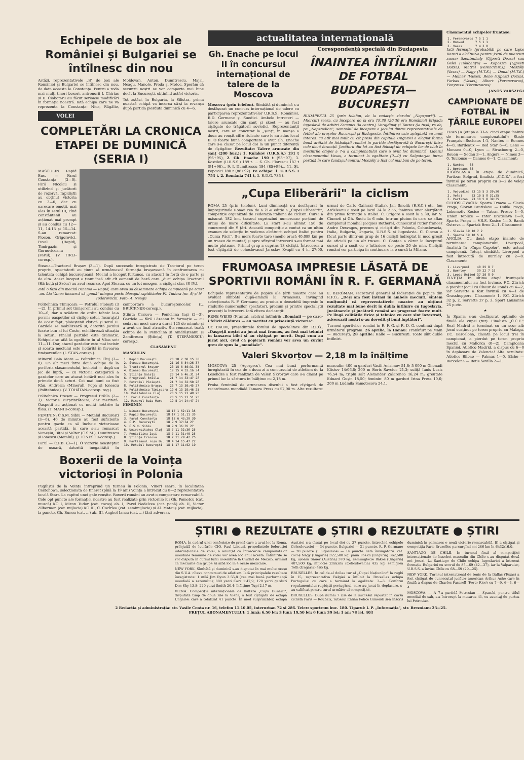Echipele de box ale României și Bulgariei se întîlnesc din nou
Astăzi, reprezentativele „B" de box ale României și Bulgariei se întîlnesc din nou, de data aceasta la Constanța. Pentru a roda mai mulți tineri boxeri, antrenorii I. Chiriac și D. Ciobotaru au făcut serioase modificări în formația noastră. Iată echipa care ne va reprezenta la Constanța: Nica, Răgălie, Moldovan, Anton, Dumitrescu, Majai, Neagu, Manole, Preda și Motoc. Sperăm că secunzii noștri se vor comporta mai bine decît la București, obținînd astfel victoria.
Tot astăzi, în Bulgaria, la Silistra, prima noastră echipă va încerca să-și ia revanșa după partida pierdută duminică cu 4—6.
VOLEI
COMPLETĂRI LA CRONICA ETAPEI DE DUMINICĂ (SERIA I)
MASCULIN. Rapid Buc. — Farul Constanța (3—0). Fără Nicolau și utilizînd și jucătorii de rezervă, rapidiștii au obținut victoria cu 3—0, dar cu oarecare emoții, mai ales în setul III, cînd constănțenii au acționat mai prompt și au condus cu 12—11, 14-13 și 15—14. S-au remarcat: Plocon, Grigorovici, Pavel (Rapid), Timirgazin și Gornoviceanu (Farul). (V. TIRLI-coresp.).
Steaua—Tractorul Brașov (3—1). După succesele înregistrate de Tractorul pe teren propriu, spectatorii au ținut să urmărească formația brașoveană în confruntarea cu talentata echipă bucureșteană. Meciul a început furtunos, cu atacuri în forță de o parte și de alta. Acest început a ținut însă atît cît oamenii de bază care „duc" echipa Tractorul (Bărbuță și Szöcs) au avut resurse. Apoi Steaua, cu un lot omogen, a cîștigat clar. (P. IV.).
Iată o fază din meciul Dinamo — Rapid, care avea să desemneze echipa campioană pe acest an. Lia Vanea încearcă să „pună" mingea peste blocajul rapidistelor Fl. Tudora (nr. 4) și N. Todorovschi. Foto: A. Neagu
Politehnica Timișoara — Petrolul Ploiești (3—2). În primul set timișorenii au condus cu 10—6, dar o scădere de ordin tehnic le-a permis oaspeților să cîștige setul. Incurajați de acest fapt, ploieștenii cîștigă și setul II. Gazdele se mobilizează și, datorită jocului foarte bun al lui Coste, echilibrează situația la seturi. Finalul partidei este dramatic. Echipele se află la egalitate în al V-lea set: 11—11. Dar, atacul gazdelor este mai incisiv și soarta meciului este hotărîtă în favoarea timișorenilor. (I. STAN-coresp.).
Minerul Baia Mare — Politehnica Cluj (3—0). Un alt meci între două echipe de la periferia clasamentului, încheiat — după un joc de luptă, — cu victoria categorică a gazdelor care au atacat hotărît mai ales în primele două seturi. Cei mai buni au fost Rău, Andreica (Minerul), Popa și Ionescu (Politehnica). (V. TOHĂTAN-coresp. reg.).
Politehnica Brașov — Progresul Brăila (2—3). Victorie surprinzătoare, dar meritată. Oaspeții au acționat cu multă hotărîre la fileu. (T. MANIU-coresp.).
FEMININ: C.S.M. Sibiu — Metalul București (3—0). 40 de minute au fost suficiente pentru gazde ca să încheie victorioase această partidă, în care s-au remarcat Vameșiu, Bițoi și Valter (C.S.M.), Dumitrescu și Ionescu (Metalul). (I. IONESCU-coresp.).
Farul — C.P.B. (3—1). O victorie neașteptat de ușoară, datorită inegalității în comportare a bucureștencelor. (L. BRUCKNER-coresp.).
Știința Craiova — Penicilina Iași (2—3). Gazdele — fără Lăzeanu în formație — au cedat un meci care a durat 125 de minute și a avut un final atractiv. S-a remarcat toată echipa de la Penicilina și Amărășteanu și Zamfirescu (Știința). (T. ȘTEFĂNESCU-coresp.).
CLASAMENT
MASCULIN
| 1. Rapid București | 20 18 2 58:15 38 |
| 2. Steaua București | 21 16 5 54:26 37 |
| 3. Tractorul Brașov | 20 15 5 50:31 35 |
| 4. Dinamo București | 19 15 4 52:16 34 |
| 5. Știința Galați | 20 14 6 46:31 34 |
| 6. Progresul Brăila | 21 7 14 33:47 28 |
| 7. Petrolul Ploiești | 21 7 14 32:50 28 |
| 8. Politehnica Brașov | 20 7 13 30:45 27 |
| 9. Politehnica Timișoara | 19 6 13 29:46 25 |
| 10. Politehnica Cluj | 20 5 15 23:49 25 |
| 11. Farul Constanța | 20 5 15 23:51 25 |
| 12. Minerul Baia Mare | 19 5 14 24:47 24 |
FEMININ
| 1. Dinamo București | 18 17 1 52:11 35 |
| 2. Rapid București | 18 17 1 51:11 35 |
| 3. Farul Constanța | 18 12 6 43:29 30 |
| 4. C.P. București | 18 9 9 37:34 27 |
| 5. C.S.M. Sibiu | 18 9 9 36:35 27 |
| 6. Universitatea Cluj | 18 7 11 32:36 25 |
| 7. Penicilina Iași | 18 7 11 31:40 25 |
| 8. Știința Craiova | 18 7 11 29:42 25 |
| 9. Partizanul roșu Bv. | 18 4 14 15:47 22 |
| 10. Metalul București | 18 1 17 11:52 19 |
Boxerii de la Voința victorioși în Polonia
Pugiliștii de la Voința întreprind un turneu în Polonia. Vineri seară, în localitatea Cestohowa, selecționata de tineret (pînă la 19 ani) Voința a întrecut cu 8—2 reprezentativa locală Start. La capitul unei gale reușite. Boxerii români au avut o comportare remarcabilă. Cele opt puncte ale formației noastre au fost realizate prin victoriile lui Gh. Pometcu (cat. muscă) KO I, Miron Tudor (cat. cocoș) ab. I, Pavel Nedelcea (cat. pană) ab. II, Victor Zilberman (cat. mijlocie) KO III, C. Cocîrlea (cat. semimijlocie) și Al. Mateuș (cat. mijlocie), la puncte, Gh. Bunea (cat. ...) ab. III, Anghel Iancu (cat. ...) fără adversar.
actualitatea internațională
Gh. Enache pe locul II în concursul internațional de talere de la Moscova
Moscova (prin telefon). Sîmbătă și duminică s-a desfășurat un concurs internațional de talere cu participarea reprezentativelor U.R.S.S., României, R.D. Germane și Suediei. Ambele întreceri — talere aruncate din șanț și skeet — au fost cîștigate de trăgătorii sovietici. Reprezentanții noștri, care au concurat la „șanț", în manșa a doua au reușit cifre ridicate care le-au adus locul II. O foarte bună comportare a avut Gh. Enache care s-a clasat pe locul doi la un punct diferență de cîștigător. Rezultate: Talere aruncate din șanț (200 buc.): 1. Kulakov (U.R.S.S.) 191 t (96+95), 2. Gh. Enache 190 t (93+97), 3. Kostilev (U.R.S.S.) 189 t. ... 6. Gh. Florescu 187 t (91+96)... 9. I. Dumitrescu 184 (85+99)... 11. Șt. Popovici 180 t (88+92). Pe echipe: 1. U.R.S.S. I 753 t. 2. România 741 t, 3. R.D.G. 735 t.
Corespondență specială din Budapesta
ÎNAINTEA ÎNTÎLNIRII DE FOTBAL BUDAPESTA—BUCUREȘTI
BUDAPESTA 25 (prin telefon, de la redacția ziarului „Nepsport"). — Miercuri seara, cu începere de la ora 19,30 (20.30 ora României) brigada iugoslavă de arbitri Zecenici (la centru), Varajdinaț și Tauzes (la tușă) va da, pe „Nepstadion", semnalul de începere a jocului dintre reprezentativele de fotbal ale orașelor București și Budapesta. Întîlnirea este așteptată cu mult interes, cu atît mai mult cu cît presa din capitala Ungariei a elogiat forma bună arătată de fotbaliștii români în partida desfășurată la București între cele două formații. Jucătorii din lot au fost folosiți de echipele lor de club în meciurile etapei a 7-a a campionatului care a avut loc duminică. Liderul clasamentului Vasas, a terminat la egalitate (0—0) cu Salgotarjan într-o partidă în care fundașul central Meszöly a fost cel mai bun de pe teren.
„Cupa Eliberării" la ciclism
ROMA 25 (prin telefon). Luni dimineață s-a desfășurat în împrejurimile Romei cea de a 21-a ediție a „Cupei Eliberării", competiție organizată de Federația italiană de ciclism. Cursa a măsurat 182 km, traseul cuprinzînd numeroase porțiuni de urcuș de mare dificultate. La start s-au aliniat 150 de concurenți din 9 țări. Această competiție a contat ca un ultim examen de selecție în vederea alcătuirii echipei Italiei pentru „Cursa Păcii". S-a mers foarte tare (medie orară 40.089 km pe un traseu de munte!) și spre sfîrșitul întrecerii s-au format mai multe plutoane. Primul grup a cuprins 13 cicliști. Întrecerea a fost cîștigată de cehoslovacul Jaroslav Kvapil cu 4 h. 27:00, urmat de Carlo Gallazzi (Italia), Jan Smolik (R.S.C.) etc. Ion Ardeleanu a sosit pe locul 24 la 2:55, înaintea unor alergători din prima formație a Italiei. C. Grigore a sosit la 5:30, iar N. Ciumeti și Gh. Suciu la 6 min. într-un pluton în care se aflau campionul mondial Jacques Botherel, cunoscutul rutier francez Andre Desvages, precum și cicliști din Polonia, Cehoslovacia, Italia, Bulgaria, Ungaria, U.R.S.S. și Iugoslavia. C. Ciocan a făcut parte dintr-un grup de 16 cicliști îndreptat în mod greșit de oficiali pe un alt traseu. C. Gonțea a căzut la începutul cursei și a sosit cu o întîrziere de peste 20 de min. Cicliștii români vor participa în continuare la o cursă la Milano.
FRUMOASA IMPRESIE LĂSATĂ DE SPORTIVII ROMÂNI ÎN R. F. GERMANĂ
Echipele reprezentative de popice ale țării noastre care au evoluat sîmbătă după-amiază la Pirmasens, învingînd selecționata R. F. Germane, au produs o deosebită impresie în rîndurile numeroșilor spectatori, precum și printre specialiștii prezenți la întreceri. Iată cîteva declarații:
RENE WEISS (Franța), arbitrul întîlnirii: „Românii — pe care-i felicit călduros — au meritat cu prisosință victoria".
Dr. BAUM, președintele forului de specialitate din R.F.G.: „Oaspeții noștri au jucat mai frumos, au fost mai tehnici în lansarea bilei și au cîștigat pe merit. După cum au jucat aici, cred că popicarii români vor avea un cuvînt greu de spus la „mondiale".
E. BERGMAN, secretarul general al federației de popice din R.F.G.: „Deși am fost învinși în ambele meciuri, sîntem mulțumiți că reprezentativele noastre au obținut rezultate mai bune decît în dubla întîlnire cu Iugoslavia. Jucătoarele și jucătorii români au progresat foarte mult. Pe lîngă calitățile fizice și tehnice cu care sînt înzestrați, adversarii noștri s-au dovedit și buni luptători".
Turneul sportivilor români în R. F. G. și R. D. G. continuă după următorul program: 26 aprilie, la Hanau: Frankfurt pe Main — București; 28 aprilie: Halle — București. Toate sînt duble întîlniri.
Valeri Skvorțov — 2,18 m la înălțime
MOSCOVA 25 (Agerpres). Cea mai bună performanță înregistrată în cea de a doua zi a concursului de atletism de la Leselidze a fost realizată de Valeri Skvorțov care s-a clasat pe primul loc la săritura în înălțime cu 2,18 m.
Proba feminină de aruncarea discului a fost cîștigată de recordmana mondială Tamara Press cu 57,90 m. Alte rezultate: masculin: 400 m garduri Vasili Anisimov 51,6; 5 000 m Ghenadi Klistov 14:06,6; 200 m Boris Savciuc 21,3; suliță Ianis Lusis 76,54 m; triplu salt Alexander Zalarenco 16,24 m; greutate Eduard Gușin 18,50; feminin: 80 m garduri Irina Press 10,6; 200 m Ludmila Samotesova 24,1.
Clasamentul echipelor fruntașe:
| 1. Ferencvaros | 7 5 1 1 |
| 2. Honved | 7 5 1 1 |
| 3. Vasas | 7 4 3 0 |
Iată formația (probabilă) pe care Lajos Baroti a alcătuit-o pentru jocul de miercuri seara: Szentmihaly (Ujpesti Dozsa) sau Gelei (Talabanya) — Kaposzta (Ujpesti Dozsa), Matrai (Ferencvaros), Meszöly (Vasas) — Nagy (M.T.K.) — Dunai (M.T.K.) — Molnar (Vasas), Bene (Ujpesti Dozsa), Farkas (Vasas), Albert (Ferencvaros), Fenyvessi (Ferencvaros).
JANOS VARSZEGI
CAMPIONATE DE FOTBAL ÎN ȚĂRILE EUROPEI
FRANȚA (etapa a 33-a: cinci etape înainte de terminarea campionatului): Stade Français—Sochaux 1-1, Nantes — Rennes 4—0, Bordeaux — Red Star 6—0, Lens — Monaco 0—0, Lyon — Strasbourg 2—0, Rouen — Sedan 3—1, Angers — Nimes 3—0, Toulouse — Cannes 6—1. Clasament:
| 1. Nantes | 33 |
| 2. Bordeaux | 33 |
IUGOSLAVIA. În etapa de duminică, Partizan Belgrad, finalista „C.C.E.", a fost învinsă pe teren propriu cu 3—2 de Velej! Clasament:
| 1. Vojvodina | 23 15 5 3 39:20 |
| 2. Velej | 23 10 5 8 31:25 |
| 3. Partizan | 23 10 5 8 39:35 |
CEHOSLOVACIA: Sparta Trnava — Slavia Praga, Slovan Bratislava — Dukla Praga, Lokomotiv Kosice — Tatran Presov 1—0, Union Teplice — Inter Bratislava 1—0, Sparta Praga — V.S.S. Kosice 1—0. Banik Ostrava — Spartak Brno 2—1. Clasament:
| 1. Slavia | 19 10 7 2 |
| 2. Sparta | 19 10 5 4 |
ANGLIA. Cu două etape înainte de terminarea campionatului, Liverpool, finalistă în „Cupa Cupelor", este actual campioană. Totuși, sîmbătă, Liverpool a fost întrecută de Burnley cu 2—0. Clasament:
| 1. Liverpool | 40 25 8 7 |
| 2. Burnley | 39 22 7 10 |
| 3. Leeds United | 37 20 8 9 |
ELVEȚIA. În ultima etapă frunțașele clasamentului au fost învinse. F.C. Zürich a pierdut jocul cu Chaux de Fonds cu 4—2, iar Servette a fost învinsă cu 4—1 de Grasshoppers. Clasament: 1. F.C. Zürich 32 p, 2. Servette 27 p, 3. Sport Lausanne 25 p etc.
★
În Spania s-au desfășurat optimile de finală ale cupei (tur). Finalista „C.C.E." Real Madrid a terminat cu un scor alb jocul susținut pe teren propriu cu Malaga. F.C. Barcelona, clasată pe locul trei în campionat, a pierdut pe teren propriu meciul cu Mallorca (0—2). Campioana Spaniei, Atletico Madrid, a dispus cu 6—0 în deplasare de Valencia! Alte rezultate: Atletico Bilbao — Palmas 1—0, Elche — Barcelona — Betis Sevilla 2—1.
ȘTIRI ● REZULTATE ● ȘTIRI ● REZULTATE ● ȘTIRI
ROMA. În cadrul unei conferințe de presă care a avut loc la Roma, prilejuită de lucrările CIO, Paul Libaud, președintele federației internaționale de volei, a anunțat că întrecerile campionatelor mondiale feminine de volei vor avea loc anul acesta. Întîlnirile se vor disputa în cursul lunii noiembrie la Ciudad de Mexico, urmînd ca meciurile din grupe să aibă loc în 4 orașe mexicane.
NEW YORK. Sîmbătă și duminică s-au disputat în mai multe orașe din S.U.A. cîteva concursuri de atletism. Iată principalele rezultate înregistrate: 1 milă Jim Ryun 3:55,8 (cea mai bună performanță mondială a sezonului); 880 yarzi Carr 1:47,9; 120 yarzi garduri Don Shy 13,8; 220 yarzi Smith 20,4; înălțime Tupi 2,17 m.
VIENA. Competiția internațională de haltere „Cupa Dunării", disputată timp de două zile la Viena, a fost cîștigată de echipa Ungariei care a totalizat 41 puncte. În mod surprinzător, echipa Austriei s-a clasat pe locul doi cu 37 puncte, întrecînd echipele Cehoslovaciei — 34 puncte, Bulgariei — 31 puncte, R. F. Germane — 28 puncte și Iugoslaviei — 14 puncte. Iată învingătorii: cat. cocoș Nagy (Ungaria) 322,500 kg; pană Foeldi (Ungaria) 362,500 kg; ușoară Sauer (Austria) 370 kg; semimijlocie Bakos (Ungaria) 407,500 kg; mijlocie Zdrazila (Cehoslovacia) 435 kg; semigrea Toth (Ungaria) 465 kg.
BRUXELLES. În cel de-al doilea tur al „Cupei Națiunilor" la rugbi în 15, reprezentativa Belgiei a întîlnit la Bruxelles echipa Portugaliei cu care a terminat la egalitate: 3—3. Conform regulamentului rugbiștii portughezi, care au jucat în deplasare, s-au calificat pentru turul următor al competiției.
BRUXELLES. După numai 7 zile de la succesul repurtat în cursa ciclistă Paris — Roubaix, rutierul italian Felice Gimondi și-a înscris duminică în palmares o nouă victorie remarcabilă. El a cîștigat și competiția Paris-Bruxelles parcurgînd cei 286 km în 6h32:16,0.
SANTIAGO DE CHILE. În turneul final al competiției internaționale de baschet masculin din Chile s-au disputat două noi jocuri. La Santiago de Chile echipa Iugoslaviei a întrecut formația Bulgariei cu scorul de 85—69 (42—37), iar la Valparaiso, U.R.S.S. a învins Chile cu 68—59 (29—25).
NEW YORK. Turneul internațional de tenis de la Dallas (Texas) a fost cîștigat de cunoscutul jucător american Arthur Ashe care în finală a dispus de Charles Pasarell (Porto Rico) cu 7—9, 6—4, 6—4.
MOSCOVA. — A 7-a partidă Petrosian — Spasski, pentru titlul mondial de șah, s-a întrerupt la mutarea 41, cu avantaj de partea lui Petrosian.
2 Redacția și administrația: str. Vasile Conta nr. 16, telefon 11.10.05, interurban 72 și 286. Telex: sportrom buc. 180. Tiparul: I. P. „Informația", str. Brezoianu 23—25.
PREȚUL ABONAMENTULUI: 1 lună: 6,50 lei; 3 luni: 19,50 lei; 6 luni: 39 lei; 1 an: 78 lei. 403